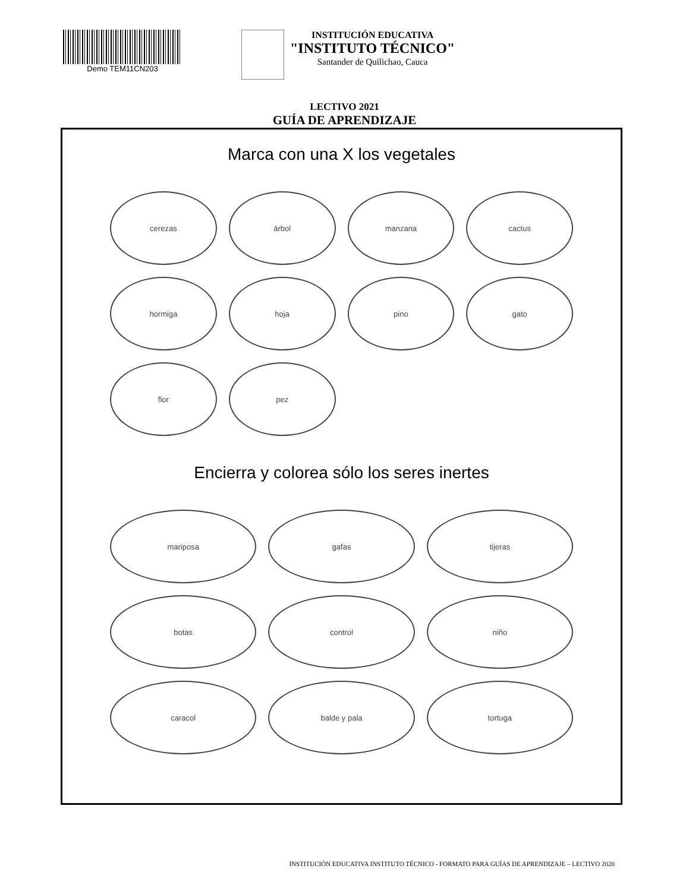Demo TEM11CN203
INSTITUCIÓN EDUCATIVA
"INSTITUTO TÉCNICO"
Santander de Quilichao, Cauca
LECTIVO 2021
GUÍA DE APRENDIZAJE
Marca con una X los vegetales
cerezas
árbol
manzana
cactus
hormiga
hoja
pino
gato
flor
pez
Encierra y colorea sólo los seres inertes
mariposa
gafas
tijeras
botas
control
niño
caracol
balde y pala
tortuga
INSTITUCIÓN EDUCATIVA INSTITUTO TÉCNICO - FORMATO PARA GUÍAS DE APRENDIZAJE – LECTIVO 2020